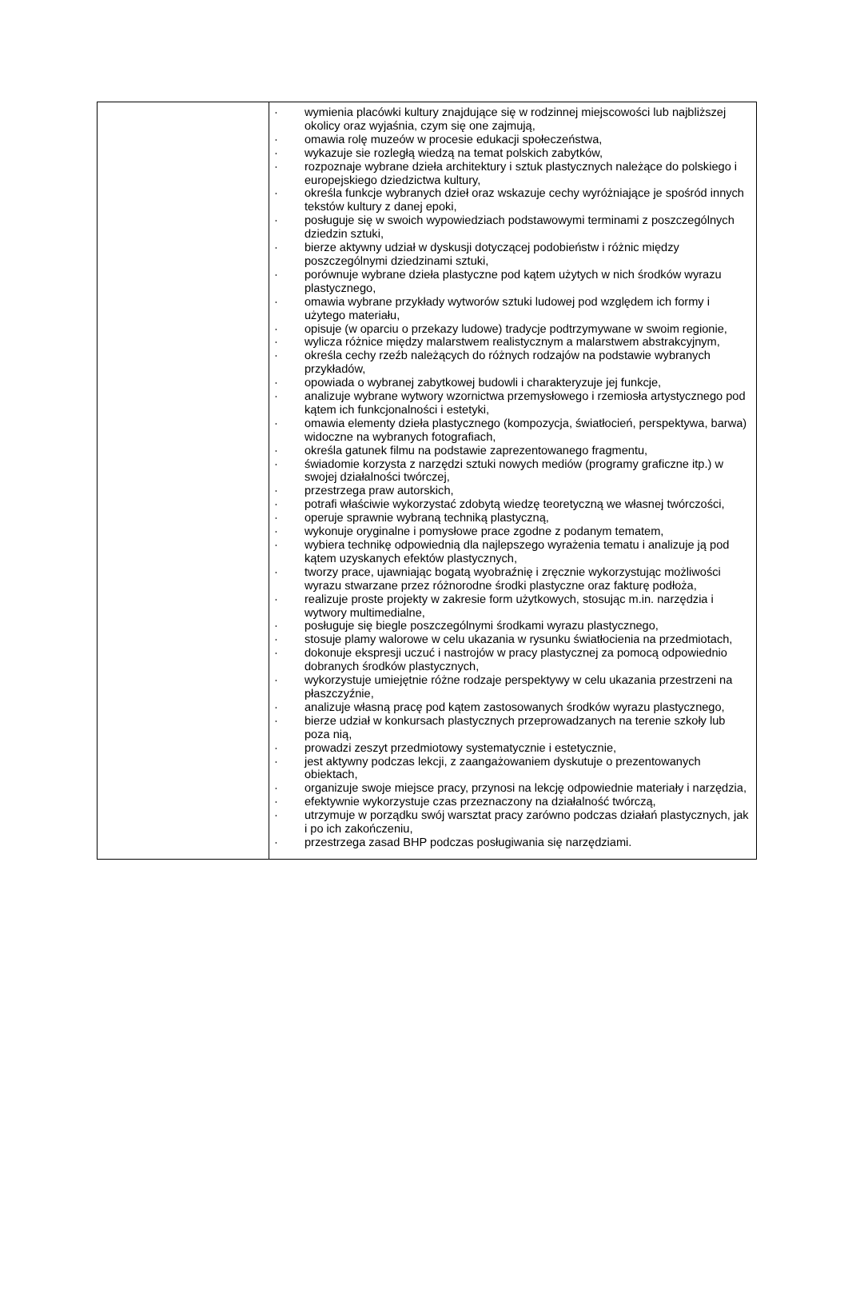| | · wymienia placówki kultury znajdujące się w rodzinnej miejscowości lub najbliższej okolicy oraz wyjaśnia, czym się one zajmują, · omawia rolę muzeów w procesie edukacji społeczeństwa, · wykazuje sie rozległą wiedzą na temat polskich zabytków, · rozpoznaje wybrane dzieła architektury i sztuk plastycznych należące do polskiego i europejskiego dziedzictwa kultury, · określa funkcje wybranych dzieł oraz wskazuje cechy wyróżniające je spośród innych tekstów kultury z danej epoki, · posługuje się w swoich wypowiedziach podstawowymi terminami z poszczególnych dziedzin sztuki, · bierze aktywny udział w dyskusji dotyczącej podobieństw i różnic między poszczególnymi dziedzinami sztuki, · porównuje wybrane dzieła plastyczne pod kątem użytych w nich środków wyrazu plastycznego, · omawia wybrane przykłady wytworów sztuki ludowej pod względem ich formy i użytego materiału, · opisuje (w oparciu o przekazy ludowe) tradycje podtrzymywane w swoim regionie, · wylicza różnice między malarstwem realistycznym a malarstwem abstrakcyjnym, · określa cechy rzeźb należących do różnych rodzajów na podstawie wybranych przykładów, · opowiada o wybranej zabytkowej budowli i charakteryzuje jej funkcje, · analizuje wybrane wytwory wzornictwa przemysłowego i rzemiosła artystycznego pod kątem ich funkcjonalności i estetyki, · omawia elementy dzieła plastycznego (kompozycja, światłocień, perspektywa, barwa) widoczne na wybranych fotografiach, · określa gatunek filmu na podstawie zaprezentowanego fragmentu, · świadomie korzysta z narzędzi sztuki nowych mediów (programy graficzne itp.) w swojej działalności twórczej, · przestrzega praw autorskich, · potrafi właściwie wykorzystać zdobytą wiedzę teoretyczną we własnej twórczości, · operuje sprawnie wybraną techniką plastyczną, · wykonuje oryginalne i pomysłowe prace zgodne z podanym tematem, · wybiera technikę odpowiednią dla najlepszego wyrażenia tematu i analizuje ją pod kątem uzyskanych efektów plastycznych, · tworzy prace, ujawniając bogatą wyobraźnię i zręcznie wykorzystując możliwości wyrazu stwarzane przez różnorodne środki plastyczne oraz fakturę podłoża, · realizuje proste projekty w zakresie form użytkowych, stosując m.in. narzędzia i wytwory multimedialne, · posługuje się biegle poszczególnymi środkami wyrazu plastycznego, · stosuje plamy walorowe w celu ukazania w rysunku światłocienia na przedmiotach, · dokonuje ekspresji uczuć i nastrojów w pracy plastycznej za pomocą odpowiednio dobranych środków plastycznych, · wykorzystuje umiejętnie różne rodzaje perspektywy w celu ukazania przestrzeni na płaszczyźnie, · analizuje własną pracę pod kątem zastosowanych środków wyrazu plastycznego, · bierze udział w konkursach plastycznych przeprowadzanych na terenie szkoły lub poza nią, · prowadzi zeszyt przedmiotowy systematycznie i estetycznie, · jest aktywny podczas lekcji, z zaangażowaniem dyskutuje o prezentowanych obiektach, · organizuje swoje miejsce pracy, przynosi na lekcję odpowiednie materiały i narzędzia, · efektywnie wykorzystuje czas przeznaczony na działalność twórczą, · utrzymuje w porządku swój warsztat pracy zarówno podczas działań plastycznych, jak i po ich zakończeniu, · przestrzega zasad BHP podczas posługiwania się narzędziami. |